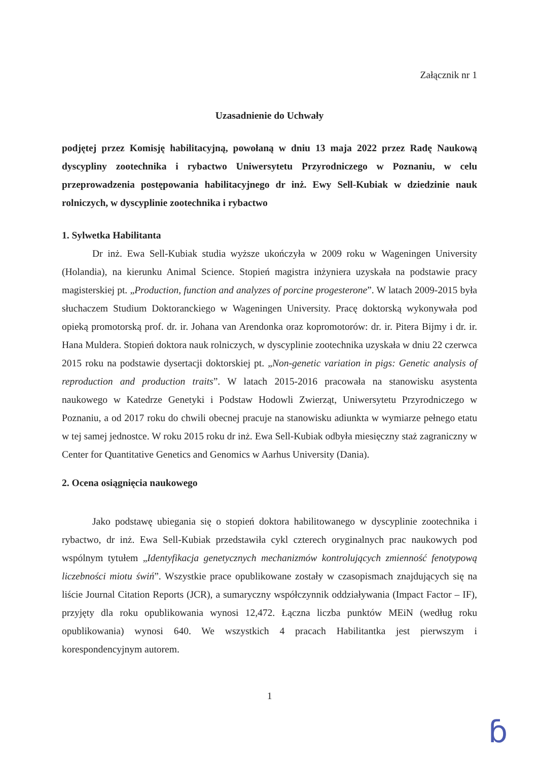Załącznik nr 1
Uzasadnienie do Uchwały
podjętej przez Komisję habilitacyjną, powołaną w dniu 13 maja 2022 przez Radę Naukową dyscypliny zootechnika i rybactwo Uniwersytetu Przyrodniczego w Poznaniu, w celu przeprowadzenia postępowania habilitacyjnego dr inż. Ewy Sell-Kubiak w dziedzinie nauk rolniczych, w dyscyplinie zootechnika i rybactwo
1. Sylwetka Habilitanta
Dr inż. Ewa Sell-Kubiak studia wyższe ukończyła w 2009 roku w Wageningen University (Holandia), na kierunku Animal Science. Stopień magistra inżyniera uzyskała na podstawie pracy magisterskiej pt. „Production, function and analyzes of porcine progesterone”. W latach 2009-2015 była słuchaczem Studium Doktoranckiego w Wageningen University. Pracę doktorską wykonywała pod opieką promotorską prof. dr. ir. Johana van Arendonka oraz kopromotorów: dr. ir. Pitera Bijmy i dr. ir. Hana Muldera. Stopień doktora nauk rolniczych, w dyscyplinie zootechnika uzyskała w dniu 22 czerwca 2015 roku na podstawie dysertacji doktorskiej pt. „Non-genetic variation in pigs: Genetic analysis of reproduction and production traits”. W latach 2015-2016 pracowała na stanowisku asystenta naukowego w Katedrze Genetyki i Podstaw Hodowli Zwierząt, Uniwersytetu Przyrodniczego w Poznaniu, a od 2017 roku do chwili obecnej pracuje na stanowisku adiunkta w wymiarze pełnego etatu w tej samej jednostce. W roku 2015 roku dr inż. Ewa Sell-Kubiak odbyła miesięczny staż zagraniczny w Center for Quantitative Genetics and Genomics w Aarhus University (Dania).
2. Ocena osiągnięcia naukowego
Jako podstawę ubiegania się o stopień doktora habilitowanego w dyscyplinie zootechnika i rybactwo, dr inż. Ewa Sell-Kubiak przedstawiła cykl czterech oryginalnych prac naukowych pod wspólnym tytułem „Identyfikacja genetycznych mechanizmów kontrolujących zmienność fenotypową liczebności miotu świń”. Wszystkie prace opublikowane zostały w czasopismach znajdujących się na liście Journal Citation Reports (JCR), a sumaryczny współczynnik oddziaływania (Impact Factor – IF), przyjęty dla roku opublikowania wynosi 12,472. Łączna liczba punktów MEiN (według roku opublikowania) wynosi 640. We wszystkich 4 pracach Habilitantka jest pierwszym i korespondencyjnym autorem.
1
ɓ